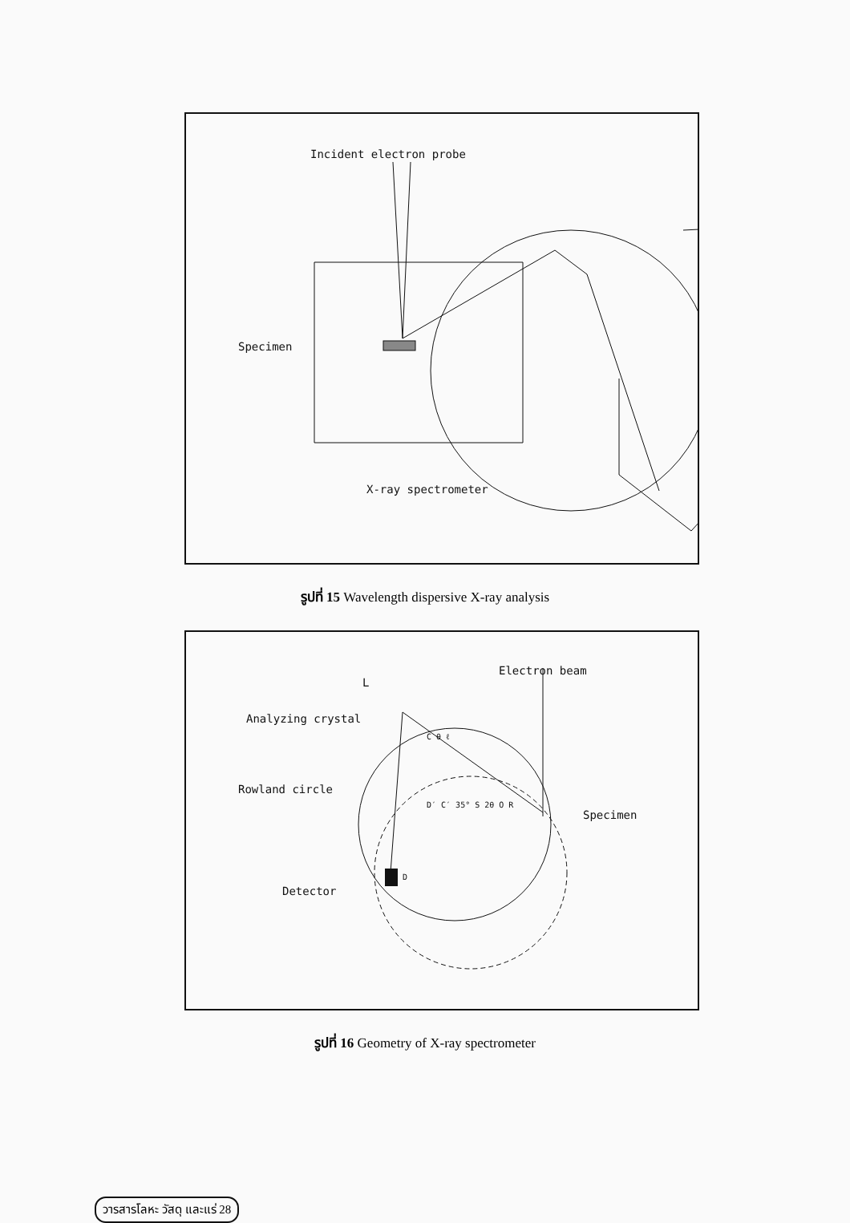Incident electron probe
Specimen
X-ray spectrometer
รูปที่ 15 Wavelength dispersive X-ray analysis
Electron beam
L
Analyzing crystal
C θ ℓ
Rowland circle
D′ C′ 35° S 2θ O R
Specimen
D
Detector
รูปที่ 16 Geometry of X-ray spectrometer
วารสารโลหะ วัสดุ และแร่ 28